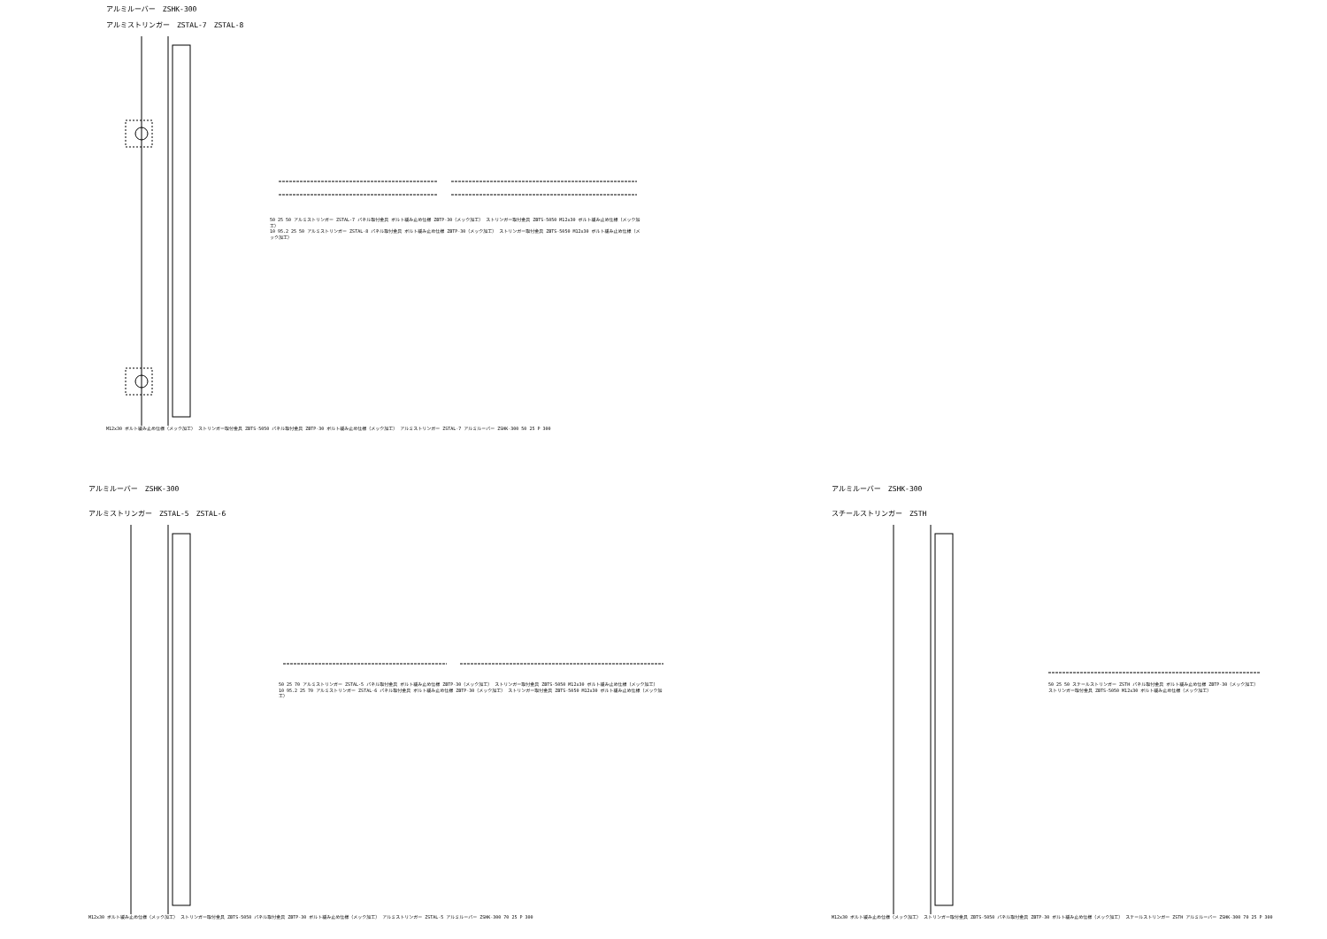アルミルーバー　ZSHK-300
アルミストリンガー　ZSTAL-7　ZSTAL-8
M12x30 ボルト緩み止め仕様（メック加工） ストリンガー取付金具 ZBTS-5050 パネル取付金具 ZBTP-30 ボルト緩み止め仕様（メック加工） アルミストリンガー ZSTAL-7 アルミルーバー ZSHK-300 50 25 P 300
50 25 50 アルミストリンガー ZSTAL-7 パネル取付金具 ボルト緩み止め仕様 ZBTP-30（メック加工） ストリンガー取付金具 ZBTS-5050 M12x30 ボルト緩み止め仕様（メック加工）
10 95.2 25 50 アルミストリンガー ZSTAL-8 パネル取付金具 ボルト緩み止め仕様 ZBTP-30（メック加工） ストリンガー取付金具 ZBTS-5050 M12x30 ボルト緩み止め仕様（メック加工）
アルミルーバー　ZSHK-300
アルミストリンガー　ZSTAL-5　ZSTAL-6
M12x30 ボルト緩み止め仕様（メック加工） ストリンガー取付金具 ZBTS-5050 パネル取付金具 ZBTP-30 ボルト緩み止め仕様（メック加工） アルミストリンガー ZSTAL-5 アルミルーバー ZSHK-300 70 25 P 300
50 25 70 アルミストリンガー ZSTAL-5 パネル取付金具 ボルト緩み止め仕様 ZBTP-30（メック加工） ストリンガー取付金具 ZBTS-5050 M12x30 ボルト緩み止め仕様（メック加工）
10 95.2 25 70 アルミストリンガー ZSTAL-6 パネル取付金具 ボルト緩み止め仕様 ZBTP-30（メック加工） ストリンガー取付金具 ZBTS-5050 M12x30 ボルト緩み止め仕様（メック加工）
アルミルーバー　ZSHK-300
スチールストリンガー　ZSTH
M12x30 ボルト緩み止め仕様（メック加工） ストリンガー取付金具 ZBTS-5050 パネル取付金具 ZBTP-30 ボルト緩み止め仕様（メック加工） スチールストリンガー ZSTH アルミルーバー ZSHK-300 70 25 P 300
50 25 50 スチールストリンガー ZSTH パネル取付金具 ボルト緩み止め仕様 ZBTP-30（メック加工） ストリンガー取付金具 ZBTS-5050 M12x30 ボルト緩み止め仕様（メック加工）